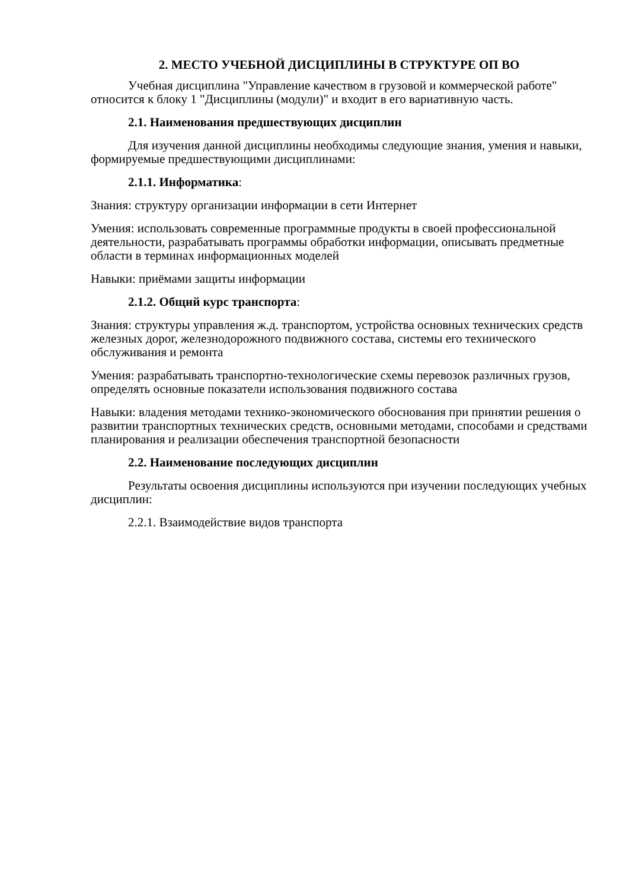2. МЕСТО УЧЕБНОЙ ДИСЦИПЛИНЫ В СТРУКТУРЕ ОП ВО
Учебная дисциплина "Управление качеством в грузовой и коммерческой работе" относится к блоку 1 "Дисциплины (модули)" и входит в его вариативную часть.
2.1. Наименования предшествующих дисциплин
Для изучения данной дисциплины необходимы следующие знания, умения и навыки, формируемые предшествующими дисциплинами:
2.1.1. Информатика:
Знания: структуру организации информации в сети Интернет
Умения: использовать современные программные продукты в своей профессиональной деятельности, разрабатывать программы обработки информации, описывать предметные области в терминах информационных моделей
Навыки: приёмами защиты информации
2.1.2. Общий курс транспорта:
Знания: структуры управления ж.д. транспортом, устройства основных технических средств железных дорог, железнодорожного подвижного состава, системы его технического обслуживания и ремонта
Умения: разрабатывать транспортно-технологические схемы перевозок различных грузов, определять основные показатели использования подвижного состава
Навыки: владения методами технико-экономического обоснования при принятии решения о развитии транспортных технических средств, основными методами, способами и средствами планирования и реализации обеспечения транспортной безопасности
2.2. Наименование последующих дисциплин
Результаты освоения дисциплины используются при изучении последующих учебных дисциплин:
2.2.1. Взаимодействие видов транспорта